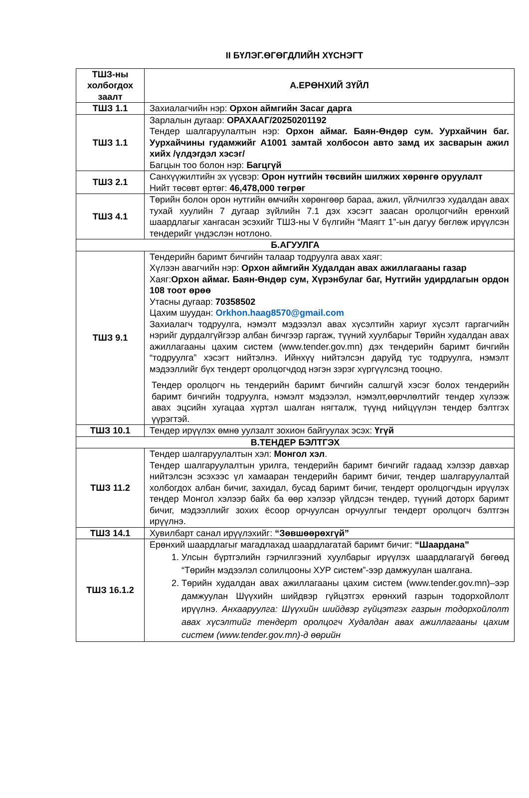II БҮЛЭГ.ӨГӨГДЛИЙН ХҮСНЭГТ
| ТШЗ-ны холбогдох заалт | А.ЕРӨНХИЙ ЗҮЙЛ |
| --- | --- |
| ТШЗ 1.1 | Захиалагчийн нэр: Орхон аймгийн Засаг дарга |
| ТШЗ 1.1 | Зарлалын дугаар: ОРАХААГ/20250201192 Тендер шалгаруулалтын нэр: Орхон аймаг. Баян-Өндөр сум. Уурхайчин баг. Уурхайчины гудамжийг А1001 замтай холбосон авто замд их засварын ажил хийх /үлдэгдэл хэсэг/ Багцын тоо болон нэр: Багцгүй |
| ТШЗ 2.1 | Санхүүжилтийн эх үүсвэр: Орон нутгийн төсвийн шилжих хөрөнгө оруулалт Нийт төсөвт өртөг: 46,478,000 төгрөг |
| ТШЗ 4.1 | Төрийн болон орон нутгийн өмчийн хөрөнгөөр бараа, ажил, үйлчилгээ худалдан авах тухай хуулийн 7 дугаар зүйлийн 7.1 дэх хэсэгт заасан оролцогчийн ерөнхий шаардлагыг хангасан эсэхийг ТШЗ-ны V бүлгийн “Маягт 1”-ын дагуу бөглөж ирүүлсэн тендерийг үндэслэн нотлоно. |
| Б.АГУУЛГА | |
| ТШЗ 9.1 | Тендерийн баримт бичгийн талаар тодруулга авах хаяг: Хүлээн авагчийн нэр: Орхон аймгийн Худалдан авах ажиллагааны газар Хаяг: Орхон аймаг. Баян-Өндөр сум, Хүрэнбулаг баг, Нутгийн удирдлагын ордон 108 тоот өрөө Утасны дугаар: 70358502 Цахим шуудан: Orkhon.haag8570@gmail.com Захиалагч тодруулга, нэмэлт мэдээлэл авах хүсэлтийн хариуг хүсэлт гаргагчийн нэрийг дурдалгүйгээр албан бичгээр гаргаж, түүний хуулбарыг Төрийн худалдан авах ажиллагааны цахим систем (www.tender.gov.mn) дэх тендерийн баримт бичгийн “тодруулга” хэсэгт нийтэлнэ. Ийнхүү нийтэлсэн даруйд тус тодруулга, нэмэлт мэдээллийг бүх тендерт оролцогчдод нэгэн зэрэг хүргүүлсэнд тооцно. Тендер оролцогч нь тендерийн баримт бичгийн салшгүй хэсэг болох тендерийн баримт бичгийн тодруулга, нэмэлт мэдээлэл, нэмэлт,өөрчлөлтийг тендер хүлээж авах эцсийн хугацаа хүртэл шалган нягталж, түүнд нийцүүлэн тендер бэлтгэх үүрэгтэй. |
| ТШЗ 10.1 | Тендер ирүүлэх өмнө уулзалт зохион байгуулах эсэх: Үгүй |
| В.ТЕНДЕР БЭЛТГЭХ | |
| ТШЗ 11.2 | Тендер шалгаруулалтын хэл: Монгол хэл . Тендер шалгаруулалтын урилга, тендерийн баримт бичгийг гадаад хэлээр давхар нийтэлсэн эсэхээс үл хамааран тендерийн баримт бичиг, тендер шалгаруулалтай холбогдох албан бичиг, захидал, бусад баримт бичиг, тендерт оролцогчдын ирүүлэх тендер Монгол хэлээр байх ба өөр хэлээр үйлдсэн тендер, түүний доторх баримт бичиг, мэдээллийг зохих ёсоор орчуулсан орчуулгыг тендерт оролцогч бэлтгэн ирүүлнэ. |
| ТШЗ 14.1 | Хувилбарт санал ирүүлэхийг: “Зөвшөөрөхгүй” |
| ТШЗ 16.1.2 | Ерөнхий шаардлагыг магадлахад шаардлагатай баримт бичиг: “Шаардана” 1. Улсын бүртгэлийн гэрчилгээний хуулбарыг ирүүлэх шаардлагагүй бөгөөд “Төрийн мэдээлэл солилцооны ХУР систем”-ээр дамжуулан шалгана. 2. Төрийн худалдан авах ажиллагааны цахим систем (www.tender.gov.mn)–ээр дамжуулан Шүүхийн шийдвэр гүйцэтгэх ерөнхий газрын тодорхойлолт ирүүлнэ. Анхааруулга: Шүүхийн шийдвэр гүйцэтгэх газрын тодорхойлолт авах хүсэлтийг тендерт оролцогч Худалдан авах ажиллагааны цахим систем (www.tender.gov.mn)-д өөрийн |